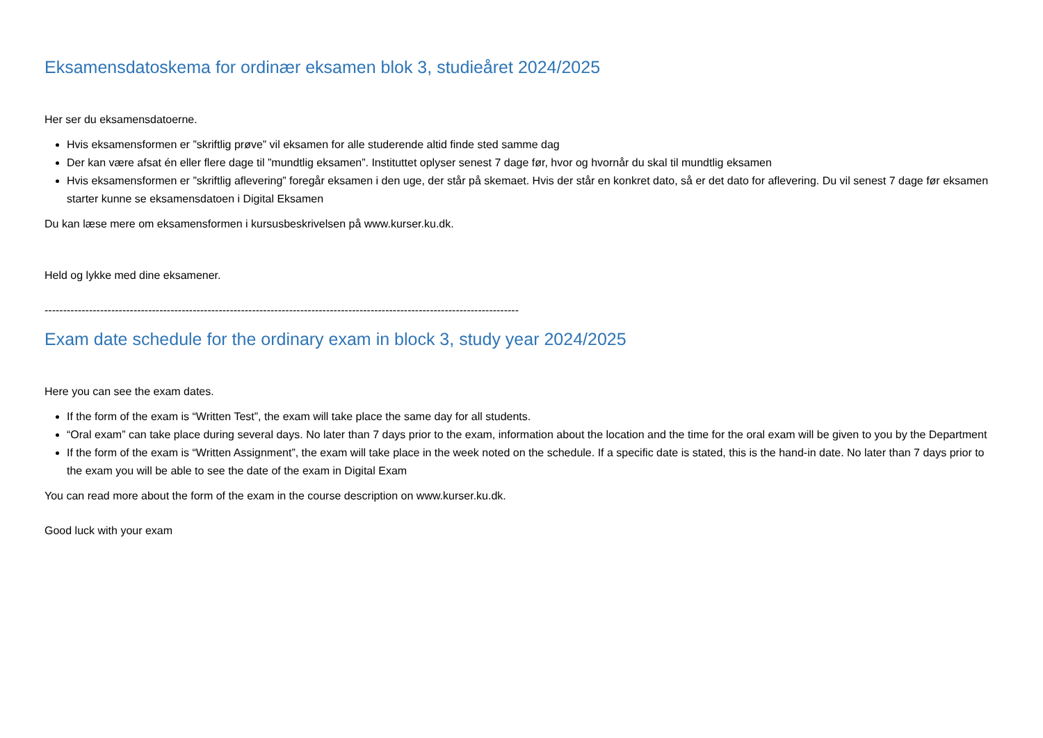Eksamensdatoskema for ordinær eksamen blok 3, studieåret 2024/2025
Her ser du eksamensdatoerne.
Hvis eksamensformen er ”skriftlig prøve” vil eksamen for alle studerende altid finde sted samme dag
Der kan være afsat én eller flere dage til ”mundtlig eksamen”. Instituttet oplyser senest 7 dage før, hvor og hvornår du skal til mundtlig eksamen
Hvis eksamensformen er ”skriftlig aflevering” foregår eksamen i den uge, der står på skemaet. Hvis der står en konkret dato, så er det dato for aflevering. Du vil senest 7 dage før eksamen starter kunne se eksamensdatoen i Digital Eksamen
Du kan læse mere om eksamensformen i kursusbeskrivelsen på www.kurser.ku.dk.
Held og lykke med dine eksamener.
--------------------------------------------------------------------------------------------------------------------------------
Exam date schedule for the ordinary exam in block 3, study year 2024/2025
Here you can see the exam dates.
If the form of the exam is “Written Test”, the exam will take place the same day for all students.
“Oral exam” can take place during several days. No later than 7 days prior to the exam, information about the location and the time for the oral exam will be given to you by the Department
If the form of the exam is “Written Assignment”, the exam will take place in the week noted on the schedule. If a specific date is stated, this is the hand-in date. No later than 7 days prior to the exam you will be able to see the date of the exam in Digital Exam
You can read more about the form of the exam in the course description on www.kurser.ku.dk.
Good luck with your exam